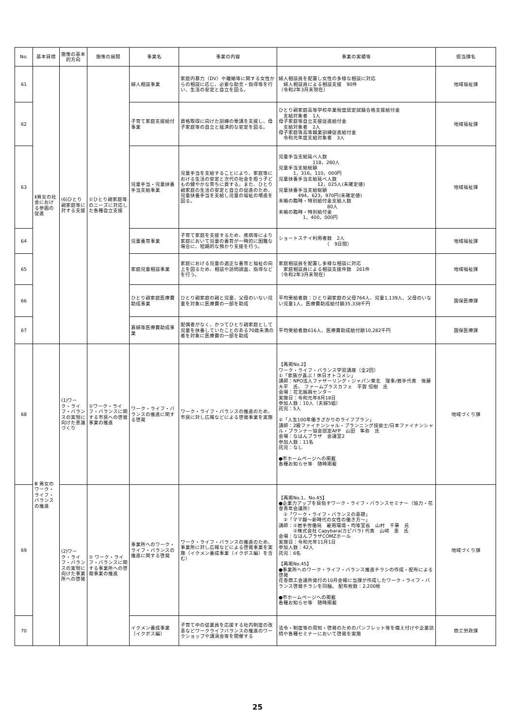| No. | 基本目標 | 施策の基本的方向 | 施策の展開 | 事業名 | 事業の内容 | 事業の実績等 | 担当課名 |
| --- | --- | --- | --- | --- | --- | --- | --- |
| 61 | Ⅱ男女の社会における参画の促進 | (6)ひとり親家庭等に対する支援 | ①ひとり親家庭等のニーズに対応した各種自立支援 | 婦人相談事業 | 家庭内暴力（DV）や離婚等に関する女性からの相談に応じ、必要な助言・指導等を行い、生活の安定と自立を図る。 | 婦人相談員を配置し女性の多様な相談に対応 婦人相談員による相談支援 90件 （令和2年3月末現在） | 地域福祉課 |
| 62 | | | | 子育て家庭支援給付事業 | 資格取得に向けた訓練の受講を支援し、母子家庭等の自立と経済的な安定を図る。 | ひとり親家庭高等学校卒業程度認定試験合格支援給付金 支給対象者 1人 母子家庭等自立支援促進給付金 支給対象者 2人 母子家庭等高等職業訓練促進給付金 令和元年度支給対象者 3人 | 地域福祉課 |
| 63 | | | | 児童手当・児童扶養手当支給事業 | 児童手当を支給することにより、家庭等における生活の安定と次代の社会を担う子どもの健やかな育ちに資する。また、ひとり親家庭の生活の安定と自立の促進のため、児童扶養手当を支給し児童の福祉の増進を図る。 | 児童手当支給延べ人数 118，280人 児童手当支給総額 1，316，110，000円 児童扶養手当支給延べ人数 12，025人(未確定値) 児童扶養手当支給総額 494，623，970円(未確定値) 未婚の臨時・特別給付金支給人数 80人 未婚の臨時・特別給付金 1，400，000円 | 地域福祉課 |
| 64 | | | | 児童養育事業 | 子育て家庭を支援するため、疾病等により家庭において児童の養育が一時的に困難な場合に、短期的な預かり支援を行う。 | ショートステイ利用者数 2人 （ 9日間） | 地域福祉課 |
| 65 | | | | 家庭児童相談事業 | 家庭における児童の適正な養育と福祉の向上を図るため、相談や訪問調査、指導などを行う。 | 家庭相談員を配置し多様な相談に対応 家庭相談員による相談支援件数 261件 （令和2年3月末現在） | 地域福祉課 |
| 66 | | | | ひとり親家庭医療費助成事業 | ひとり親家庭の親と児童、父母のいない児童を対象に医療費の一部を助成 | 平均受給者数：ひとり親家庭の父母764人、児童1,139人、父母のいない児童1人、医療費助成給付額35,338千円 | 国保医療課 |
| 67 | | | | 寡婦等医療費助成事業 | 配偶者がなく、かつてひとり親家庭として児童を扶養していたことのある70歳未満の者を対象に医療費の一部を助成 | 平均受給者数616人、医療費助成給付額10,282千円 | 国保医療課 |
| 68 | Ⅲ 男女のワーク・ライフ・バランスの推進 | (1)ワーク・ライフ・バランスの実現に向けた意識づくり | ①ワーク・ライフ・バランスに関する市民への啓発事業の推進 | ワーク・ライフ・バランスの推進に関する啓発 | ワーク・ライフ・バランスの推進のため、市民に対し広報などによる啓発事業を実施 | 【再掲No.2】 ワーク・ライフ・バランス学習講座（全2回） ①「家族が喜ぶ！休日オトコメシ」 講師：NPO法人ファザーリング・ジャパン東北 理事/岩手代表 後藤 大平 氏、 ファームプラスカフェ 平賀 恒樹 氏 会場：花北振興センター 実施日：令和元年8月18日 参加人数：10人（夫婦5組） 託児：5人 ②「人生100年働きざかりのライフプラン」 講師：2級ファイナンシャル・プランニング技能士/日本ファイナンシャル・プランナー協会認定AFP 山田 隼弥 氏 会場：なはんプラザ 会議室2 参加人数：11名 託児：なし ●市ホームページへの掲載 各種お知らせ等 随時掲載 | 地域づくり課 |
| 69 | | (2)ワーク・ライフ・バランスの実現に向けた事業所への啓発 | ① ワーク・ライフ・バランスに関する事業所への啓発事業の推進 | 事業所へのワーク・ライフ・バランスの推進に関する啓発 | ワーク・ライフ・バランスの推進のため、事業所に対し広報などによる啓発事業を実施（イクメン養成事業（イクボス編）を含む） | 【再掲No.1、No.45】 ●企業力アップを目指すワーク・ライフ・バランスセミナー（協力・花巻青年会議所） ①「ワーク・ライフ・バランスの基礎」 ②「ママ職～新時代の女性の働き方～」 講師：①岩手労働局 雇用環境・均等室長 山村 千華 氏 ②株式会社 Capybara(カピバラ) 代表 山﨑 恵 氏 会場：なはんプラザCOMZホール 実施日：令和元年11月1日 参加人数：42人 託児：6名 【再掲No.45】 ●事業所へのワーク・ライフ・バランス推進チラシの作成・配布による啓発 花巻商工会議所発行の10月会報に当課が作成したワーク・ライフ・バランス啓発チラシを同梱。 配布枚数：2,200枚 ●市ホームページへの掲載 各種お知らせ等 随時掲載 | 地域づくり課 |
| 70 | | | | イクメン養成事業（イクボス編） | 子育て中の従業員を応援する社内制度の改革などワークライフバランスの推進のワークショップや講演会等を開催する | 法令・制度等の周知・啓発のためのパンフレット等を備え付けや企業訪問や各種セミナーにおいて啓発を実施 | 商工労政課 |
25